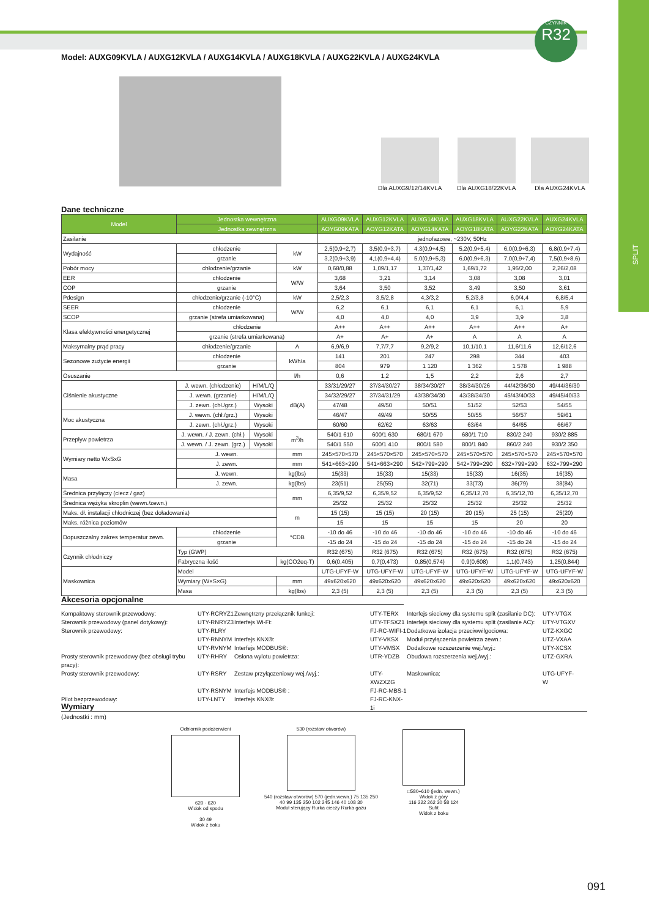SPLIT
CZYNNIK
R32
Model: AUXG09KVLA / AUXG12KVLA / AUXG14KVLA / AUXG18KVLA / AUXG22KVLA / AUXG24KVLA
Dla AUXG9/12/14KVLA
Dla AUXG18/22KVLA
Dla AUXG24KVLA
Dane techniczne
| Model | Jednostka wewnętrzna | | | AUXG09KVLA | AUXG12KVLA | AUXG14KVLA | AUXG18KVLA | AUXG22KVLA | AUXG24KVLA |
| --- | --- | --- | --- | --- | --- | --- | --- | --- | --- |
| | Jednostka zewnętrzna | | | AOYG09KATA | AOYG12KATA | AOYG14KATA | AOYG18KATA | AOYG22KATA | AOYG24KATA |
| Zasilanie | | | | jednofazowe, ~230V, 50Hz | | | | | |
| Wydajność | chłodzenie | | kW | 2,5(0,9÷2,7) | 3,5(0,9÷3,7) | 4,3(0,9÷4,5) | 5,2(0,9÷5,4) | 6,0(0,9÷6,3) | 6,8(0,9÷7,4) |
| | grzanie | | | 3,2(0,9÷3,9) | 4,1(0,9÷4,4) | 5,0(0,9÷5,3) | 6,0(0,9÷6,3) | 7,0(0,9÷7,4) | 7,5(0,9÷8,6) |
| Pobór mocy | chłodzenie/grzanie | | kW | 0,68/0,88 | 1,09/1,17 | 1,37/1,42 | 1,69/1,72 | 1,95/2,00 | 2,26/2,08 |
| EER | chłodzenie | | W/W | 3,68 | 3,21 | 3,14 | 3,08 | 3,08 | 3,01 |
| COP | grzanie | | | 3,64 | 3,50 | 3,52 | 3,49 | 3,50 | 3,61 |
| Pdesign | chłodzenie/grzanie (-10°C) | | kW | 2,5/2,3 | 3,5/2,8 | 4,3/3,2 | 5,2/3,8 | 6,0/4,4 | 6,8/5,4 |
| SEER | chłodzenie | | W/W | 6,2 | 6,1 | 6,1 | 6,1 | 6,1 | 5,9 |
| SCOP | grzanie (strefa umiarkowana) | | | 4,0 | 4,0 | 4,0 | 3,9 | 3,9 | 3,8 |
| Klasa efektywności energetycznej | chłodzenie | | | A++ | A++ | A++ | A++ | A++ | A+ |
| | grzanie (strefa umiarkowana) | | | A+ | A+ | A+ | A | A | A |
| Maksymalny prąd pracy | chłodzenie/grzanie | | A | 6,9/6,9 | 7,7/7,7 | 9,2/9,2 | 10,1/10,1 | 11,6/11,6 | 12,6/12,6 |
| Sezonowe zużycie energii | chłodzenie | | kWh/a | 141 | 201 | 247 | 298 | 344 | 403 |
| | grzanie | | | 804 | 979 | 1 120 | 1 362 | 1 578 | 1 988 |
| Osuszanie | | | l/h | 0,6 | 1,2 | 1,5 | 2,2 | 2,6 | 2,7 |
| Ciśnienie akustyczne | J. wewn. (chłodzenie) | H/M/L/Q | dB(A) | 33/31/29/27 | 37/34/30/27 | 38/34/30/27 | 38/34/30/26 | 44/42/36/30 | 49/44/36/30 |
| | J. wewn. (grzanie) | H/M/L/Q | | 34/32/29/27 | 37/34/31/29 | 43/38/34/30 | 43/38/34/30 | 45/43/40/33 | 49/45/40/33 |
| | J. zewn. (chł./grz.) | Wysoki | | 47/48 | 49/50 | 50/51 | 51/52 | 52/53 | 54/55 |
| Moc akustyczna | J. wewn. (chł./grz.) | Wysoki | | 46/47 | 49/49 | 50/55 | 50/55 | 56/57 | 59/61 |
| | J. zewn. (chł./grz.) | Wysoki | | 60/60 | 62/62 | 63/63 | 63/64 | 64/65 | 66/67 |
| Przepływ powietrza | J. wewn. / J. zewn. (chł.) | Wysoki | m<sup>3</sup>/h | 540/1 610 | 600/1 630 | 680/1 670 | 680/1 710 | 830/2 240 | 930/2 885 |
| | J. wewn. / J. zewn. (grz.) | Wysoki | | 540/1 550 | 600/1 410 | 800/1 580 | 800/1 840 | 860/2 240 | 930/2 350 |
| Wymiary netto WxSxG | J. wewn. | | mm | 245×570×570 | 245×570×570 | 245×570×570 | 245×570×570 | 245×570×570 | 245×570×570 |
| | J. zewn. | | mm | 541×663×290 | 541×663×290 | 542×799×290 | 542×799×290 | 632×799×290 | 632×799×290 |
| Masa | J. wewn. | | kg(lbs) | 15(33) | 15(33) | 15(33) | 15(33) | 16(35) | 16(35) |
| | J. zewn. | | kg(lbs) | 23(51) | 25(55) | 32(71) | 33(73) | 36(79) | 38(84) |
| Średnica przyłączy (ciecz / gaz) | | | mm | 6,35/9,52 | 6,35/9,52 | 6,35/9,52 | 6,35/12,70 | 6,35/12,70 | 6,35/12,70 |
| Średnica wężyka skroplin (wewn./zewn.) | | | | 25/32 | 25/32 | 25/32 | 25/32 | 25/32 | 25/32 |
| Maks. dł. instalacji chłodniczej (bez doładowania) | | | m | 15 (15) | 15 (15) | 20 (15) | 20 (15) | 25 (15) | 25(20) |
| Maks. różnica poziomów | | | | 15 | 15 | 15 | 15 | 20 | 20 |
| Dopuszczalny zakres temperatur zewn. | chłodzenie | | °CDB | -10 do 46 | -10 do 46 | -10 do 46 | -10 do 46 | -10 do 46 | -10 do 46 |
| | grzanie | | | -15 do 24 | -15 do 24 | -15 do 24 | -15 do 24 | -15 do 24 | -15 do 24 |
| Czynnik chłodniczy | Typ (GWP) | | | R32 (675) | R32 (675) | R32 (675) | R32 (675) | R32 (675) | R32 (675) |
| | Fabryczna ilość | | kg(CO2eq-T) | 0,6(0,405) | 0,7(0,473) | 0,85(0,574) | 0,9(0,608) | 1,1(0,743) | 1,25(0,844) |
| Maskownica | Model | | | UTG-UFYF-W | UTG-UFYF-W | UTG-UFYF-W | UTG-UFYF-W | UTG-UFYF-W | UTG-UFYF-W |
| | Wymiary (W×S×G) | | mm | 49x620x620 | 49x620x620 | 49x620x620 | 49x620x620 | 49x620x620 | 49x620x620 |
| | Masa | | kg(lbs) | 2,3 (5) | 2,3 (5) | 2,3 (5) | 2,3 (5) | 2,3 (5) | 2,3 (5) |
Akcesoria opcjonalne
Kompaktowy sterownik przewodowy:
UTY-RCRYZ1
Zewnętrzny przełącznik funkcji:
UTY-TERX
Interfejs sieciowy dla systemu split (zasilanie DC):
UTY-VTGX
Sterownik przewodowy (panel dotykowy):
UTY-RNRYZ3
Interfejs Wi-Fi:
UTY-TFSXZ1
Interfejs sieciowy dla systemu split (zasilanie AC):
UTY-VTGXV
Sterownik przewodowy:
UTY-RLRY
FJ-RC-WIFI-1
Dodatkowa izolacja przeciwwilgociowa:
UTZ-KXGC
UTY-RNNYM
Interfejs KNX®:
UTY-VKSX
Moduł przyłączenia powietrza zewn.:
UTZ-VXAA
UTY-RVNYM
Interfejs MODBUS®:
UTY-VMSX
Dodatkowe rozszerzenie wej./wyj.:
UTY-XCSX
Prosty sterownik przewodowy (bez obsługi trybu pracy):
UTY-RHRY
Osłona wylotu powietrza:
UTR-YDZB
Obudowa rozszerzenia wej./wyj.:
UTZ-GXRA
Prosty sterownik przewodowy:
UTY-RSRY
Zestaw przyłączeniowy wej./wyj.:
UTY-XWZXZG
Maskownica:
UTG-UFYF-W
UTY-RSNYM
Interfejs MODBUS® :
FJ-RC-MBS-1
Pilot bezprzewodowy:
UTY-LNTY
Interfejs KNX®:
FJ-RC-KNX-1i
Wymiary
(Jednostki : mm)
Odbiornik podczerwieni
620 · 620
Widok od spodu
30 49
Widok z boku
530 (rozstaw otworów)
540 (rozstaw otworów) 570 (jedn.wewn.) 75 135 250
40 99 135 250 102 245 146 40 108 30
Moduł sterujący Rurka cieczy Rurka gazu
□580÷610 (jedn. wewn.)
Widok z góry
116 222 262 30 58 124
Sufit
Widok z boku
091